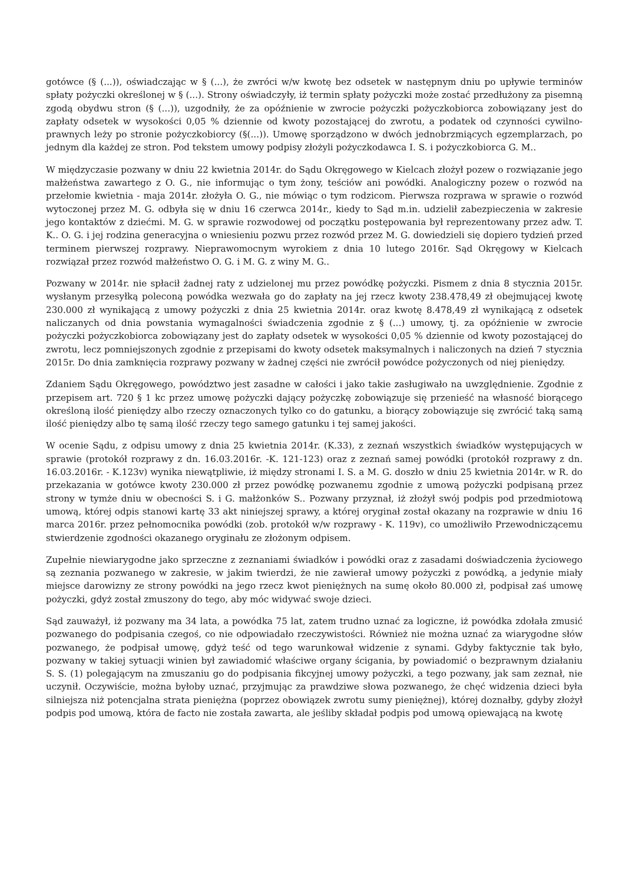gotówce (§ (...)), oświadczając w § (...), że zwróci w/w kwotę bez odsetek w następnym dniu po upływie terminów spłaty pożyczki określonej w § (...). Strony oświadczyły, iż termin spłaty pożyczki może zostać przedłużony za pisemną zgodą obydwu stron (§ (...)), uzgodniły, że za opóźnienie w zwrocie pożyczki pożyczkobiorca zobowiązany jest do zapłaty odsetek w wysokości 0,05 % dziennie od kwoty pozostającej do zwrotu, a podatek od czynności cywilno-prawnych leży po stronie pożyczkobiorcy (§(...)). Umowę sporządzono w dwóch jednobrzmiących egzemplarzach, po jednym dla każdej ze stron. Pod tekstem umowy podpisy złożyli pożyczkodawca I. S. i pożyczkobiorca G. M..
W międzyczasie pozwany w dniu 22 kwietnia 2014r. do Sądu Okręgowego w Kielcach złożył pozew o rozwiązanie jego małżeństwa zawartego z O. G., nie informując o tym żony, teściów ani powódki. Analogiczny pozew o rozwód na przełomie kwietnia - maja 2014r. złożyła O. G., nie mówiąc o tym rodzicom. Pierwsza rozprawa w sprawie o rozwód wytoczonej przez M. G. odbyła się w dniu 16 czerwca 2014r., kiedy to Sąd m.in. udzielił zabezpieczenia w zakresie jego kontaktów z dziećmi. M. G. w sprawie rozwodowej od początku postępowania był reprezentowany przez adw. T. K.. O. G. i jej rodzina generacyjna o wniesieniu pozwu przez rozwód przez M. G. dowiedzieli się dopiero tydzień przed terminem pierwszej rozprawy. Nieprawomocnym wyrokiem z dnia 10 lutego 2016r. Sąd Okręgowy w Kielcach rozwiązał przez rozwód małżeństwo O. G. i M. G. z winy M. G..
Pozwany w 2014r. nie spłacił żadnej raty z udzielonej mu przez powódkę pożyczki. Pismem z dnia 8 stycznia 2015r. wysłanym przesyłką poleconą powódka wezwała go do zapłaty na jej rzecz kwoty 238.478,49 zł obejmującej kwotę 230.000 zł wynikającą z umowy pożyczki z dnia 25 kwietnia 2014r. oraz kwotę 8.478,49 zł wynikającą z odsetek naliczanych od dnia powstania wymagalności świadczenia zgodnie z § (...) umowy, tj. za opóźnienie w zwrocie pożyczki pożyczkobiorca zobowiązany jest do zapłaty odsetek w wysokości 0,05 % dziennie od kwoty pozostającej do zwrotu, lecz pomniejszonych zgodnie z przepisami do kwoty odsetek maksymalnych i naliczonych na dzień 7 stycznia 2015r. Do dnia zamknięcia rozprawy pozwany w żadnej części nie zwrócił powódce pożyczonych od niej pieniędzy.
Zdaniem Sądu Okręgowego, powództwo jest zasadne w całości i jako takie zasługiwało na uwzględnienie. Zgodnie z przepisem art. 720 § 1 kc przez umowę pożyczki dający pożyczkę zobowiązuje się przenieść na własność biorącego określoną ilość pieniędzy albo rzeczy oznaczonych tylko co do gatunku, a biorący zobowiązuje się zwrócić taką samą ilość pieniędzy albo tę samą ilość rzeczy tego samego gatunku i tej samej jakości.
W ocenie Sądu, z odpisu umowy z dnia 25 kwietnia 2014r. (K.33), z zeznań wszystkich świadków występujących w sprawie (protokół rozprawy z dn. 16.03.2016r. -K. 121-123) oraz z zeznań samej powódki (protokół rozprawy z dn. 16.03.2016r. - K.123v) wynika niewątpliwie, iż między stronami I. S. a M. G. doszło w dniu 25 kwietnia 2014r. w R. do przekazania w gotówce kwoty 230.000 zł przez powódkę pozwanemu zgodnie z umową pożyczki podpisaną przez strony w tymże dniu w obecności S. i G. małżonków S.. Pozwany przyznał, iż złożył swój podpis pod przedmiotową umową, której odpis stanowi kartę 33 akt niniejszej sprawy, a której oryginał został okazany na rozprawie w dniu 16 marca 2016r. przez pełnomocnika powódki (zob. protokół w/w rozprawy - K. 119v), co umożliwiło Przewodniczącemu stwierdzenie zgodności okazanego oryginału ze złożonym odpisem.
Zupełnie niewiarygodne jako sprzeczne z zeznaniami świadków i powódki oraz z zasadami doświadczenia życiowego są zeznania pozwanego w zakresie, w jakim twierdzi, że nie zawierał umowy pożyczki z powódką, a jedynie miały miejsce darowizny ze strony powódki na jego rzecz kwot pieniężnych na sumę około 80.000 zł, podpisał zaś umowę pożyczki, gdyż został zmuszony do tego, aby móc widywać swoje dzieci.
Sąd zauważył, iż pozwany ma 34 lata, a powódka 75 lat, zatem trudno uznać za logiczne, iż powódka zdołała zmusić pozwanego do podpisania czegoś, co nie odpowiadało rzeczywistości. Również nie można uznać za wiarygodne słów pozwanego, że podpisał umowę, gdyż teść od tego warunkował widzenie z synami. Gdyby faktycznie tak było, pozwany w takiej sytuacji winien był zawiadomić właściwe organy ścigania, by powiadomić o bezprawnym działaniu S. S. (1) polegającym na zmuszaniu go do podpisania fikcyjnej umowy pożyczki, a tego pozwany, jak sam zeznał, nie uczynił. Oczywiście, można byłoby uznać, przyjmując za prawdziwe słowa pozwanego, że chęć widzenia dzieci była silniejsza niż potencjalna strata pieniężna (poprzez obowiązek zwrotu sumy pieniężnej), której doznałby, gdyby złożył podpis pod umową, która de facto nie została zawarta, ale jeśliby składał podpis pod umową opiewającą na kwotę